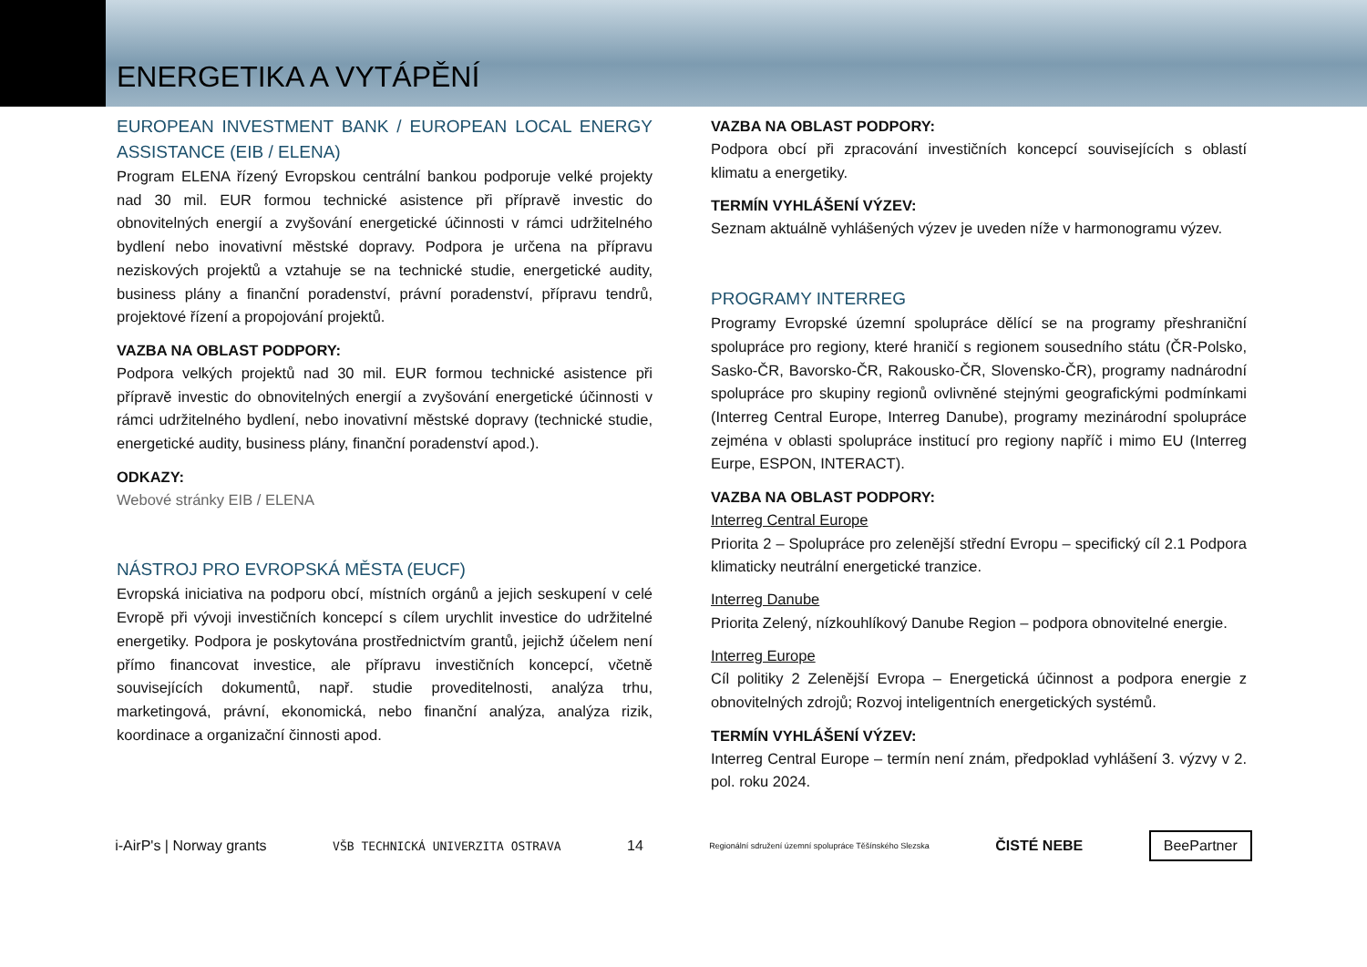ENERGETIKA A VYTÁPĚNÍ
EUROPEAN INVESTMENT BANK / EUROPEAN LOCAL ENERGY ASSISTANCE (EIB / ELENA)
Program ELENA řízený Evropskou centrální bankou podporuje velké projekty nad 30 mil. EUR formou technické asistence při přípravě investic do obnovitelných energií a zvyšování energetické účinnosti v rámci udržitelného bydlení nebo inovativní městské dopravy. Podpora je určena na přípravu neziskových projektů a vztahuje se na technické studie, energetické audity, business plány a finanční poradenství, právní poradenství, přípravu tendrů, projektové řízení a propojování projektů.
VAZBA NA OBLAST PODPORY:
Podpora velkých projektů nad 30 mil. EUR formou technické asistence při přípravě investic do obnovitelných energií a zvyšování energetické účinnosti v rámci udržitelného bydlení, nebo inovativní městské dopravy (technické studie, energetické audity, business plány, finanční poradenství apod.).
ODKAZY:
Webové stránky EIB / ELENA
NÁSTROJ PRO EVROPSKÁ MĚSTA (EUCF)
Evropská iniciativa na podporu obcí, místních orgánů a jejich seskupení v celé Evropě při vývoji investičních koncepcí s cílem urychlit investice do udržitelné energetiky. Podpora je poskytována prostřednictvím grantů, jejichž účelem není přímo financovat investice, ale přípravu investičních koncepcí, včetně souvisejících dokumentů, např. studie proveditelnosti, analýza trhu, marketingová, právní, ekonomická, nebo finanční analýza, analýza rizik, koordinace a organizační činnosti apod.
VAZBA NA OBLAST PODPORY:
Podpora obcí při zpracování investičních koncepcí souvisejících s oblastí klimatu a energetiky.
TERMÍN VYHLÁŠENÍ VÝZEV:
Seznam aktuálně vyhlášených výzev je uveden níže v harmonogramu výzev.
PROGRAMY INTERREG
Programy Evropské územní spolupráce dělící se na programy přeshraniční spolupráce pro regiony, které hraničí s regionem sousedního státu (ČR-Polsko, Sasko-ČR, Bavorsko-ČR, Rakousko-ČR, Slovensko-ČR), programy nadnárodní spolupráce pro skupiny regionů ovlivněné stejnými geografickými podmínkami (Interreg Central Europe, Interreg Danube), programy mezinárodní spolupráce zejména v oblasti spolupráce institucí pro regiony napříč i mimo EU (Interreg Eurpe, ESPON, INTERACT).
VAZBA NA OBLAST PODPORY:
Interreg Central Europe
Priorita 2 – Spolupráce pro zelenější střední Evropu – specifický cíl 2.1 Podpora klimaticky neutrální energetické tranzice.
Interreg Danube
Priorita Zelený, nízkouhlíkový Danube Region – podpora obnovitelné energie.
Interreg Europe
Cíl politiky 2 Zelenější Evropa – Energetická účinnost a podpora energie z obnovitelných zdrojů; Rozvoj inteligentních energetických systémů.
TERMÍN VYHLÁŠENÍ VÝZEV:
Interreg Central Europe – termín není znám, předpoklad vyhlášení 3. výzvy v 2. pol. roku 2024.
i-AirP's | Norway grants VŠB TECHNICKÁ UNIVERZITA OSTRAVA 14 Regionální sdružení územní spolupráce Těšínského Slezska ČISTÉ NEBE BeePartner